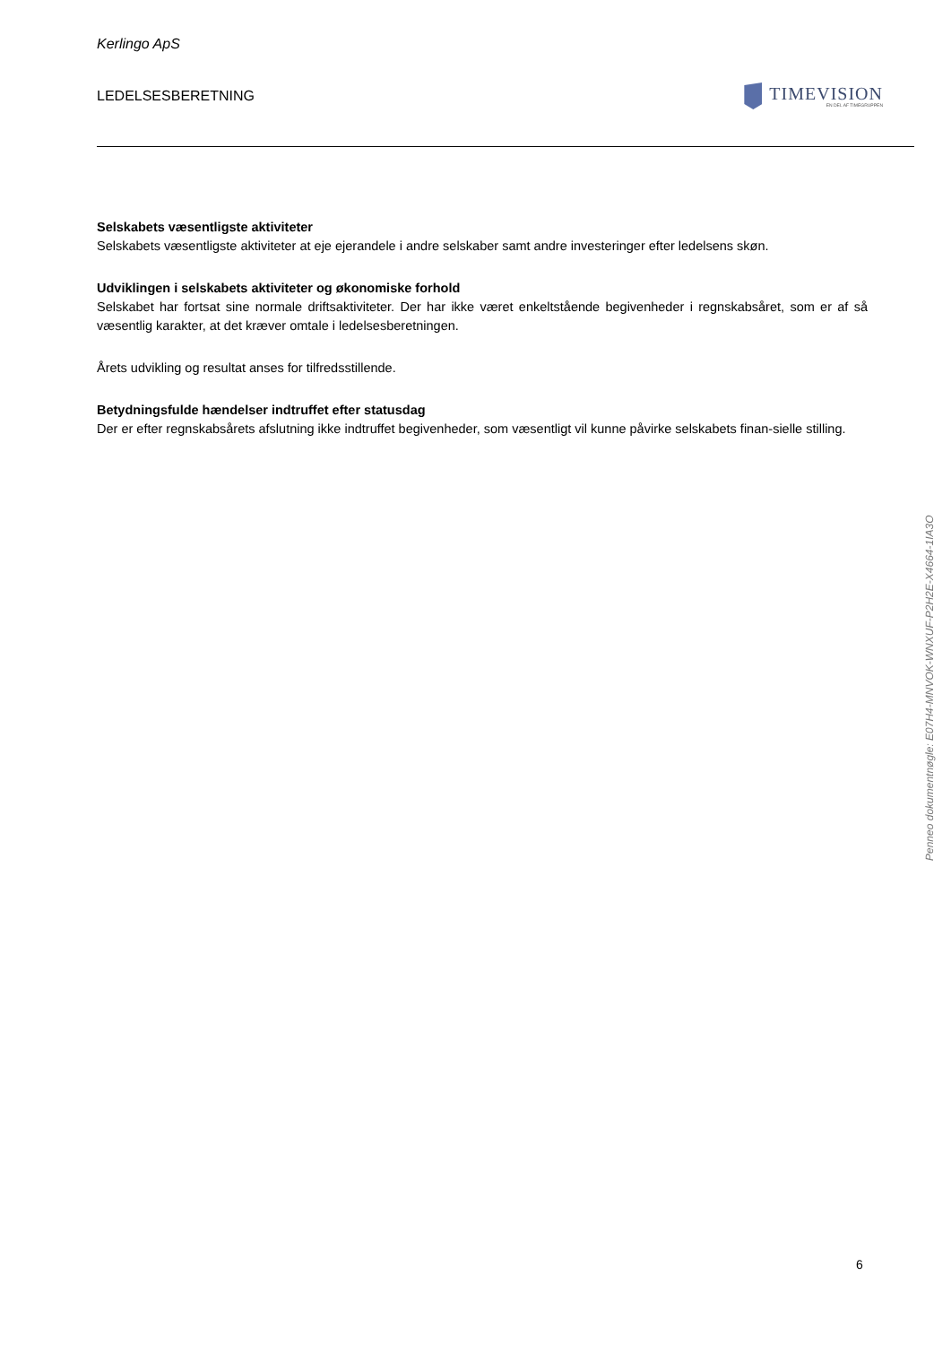Kerlingo ApS
LEDELSESBERETNING
TIMEVISION
EN DEL AF TIMEGRUPPEN
Selskabets væsentligste aktiviteter
Selskabets væsentligste aktiviteter at eje ejerandele i andre selskaber samt andre investeringer efter ledelsens skøn.
Udviklingen i selskabets aktiviteter og økonomiske forhold
Selskabet har fortsat sine normale driftsaktiviteter. Der har ikke været enkeltstående begivenheder i regnskabsåret, som er af så væsentlig karakter, at det kræver omtale i ledelsesberetningen.
Årets udvikling og resultat anses for tilfredsstillende.
Betydningsfulde hændelser indtruffet efter statusdag
Der er efter regnskabsårets afslutning ikke indtruffet begivenheder, som væsentligt vil kunne påvirke selskabets finan-sielle stilling.
Penneo dokumentnøgle: E07H4-MNVOK-WNXUF-P2H2E-X4664-1IA3O
6